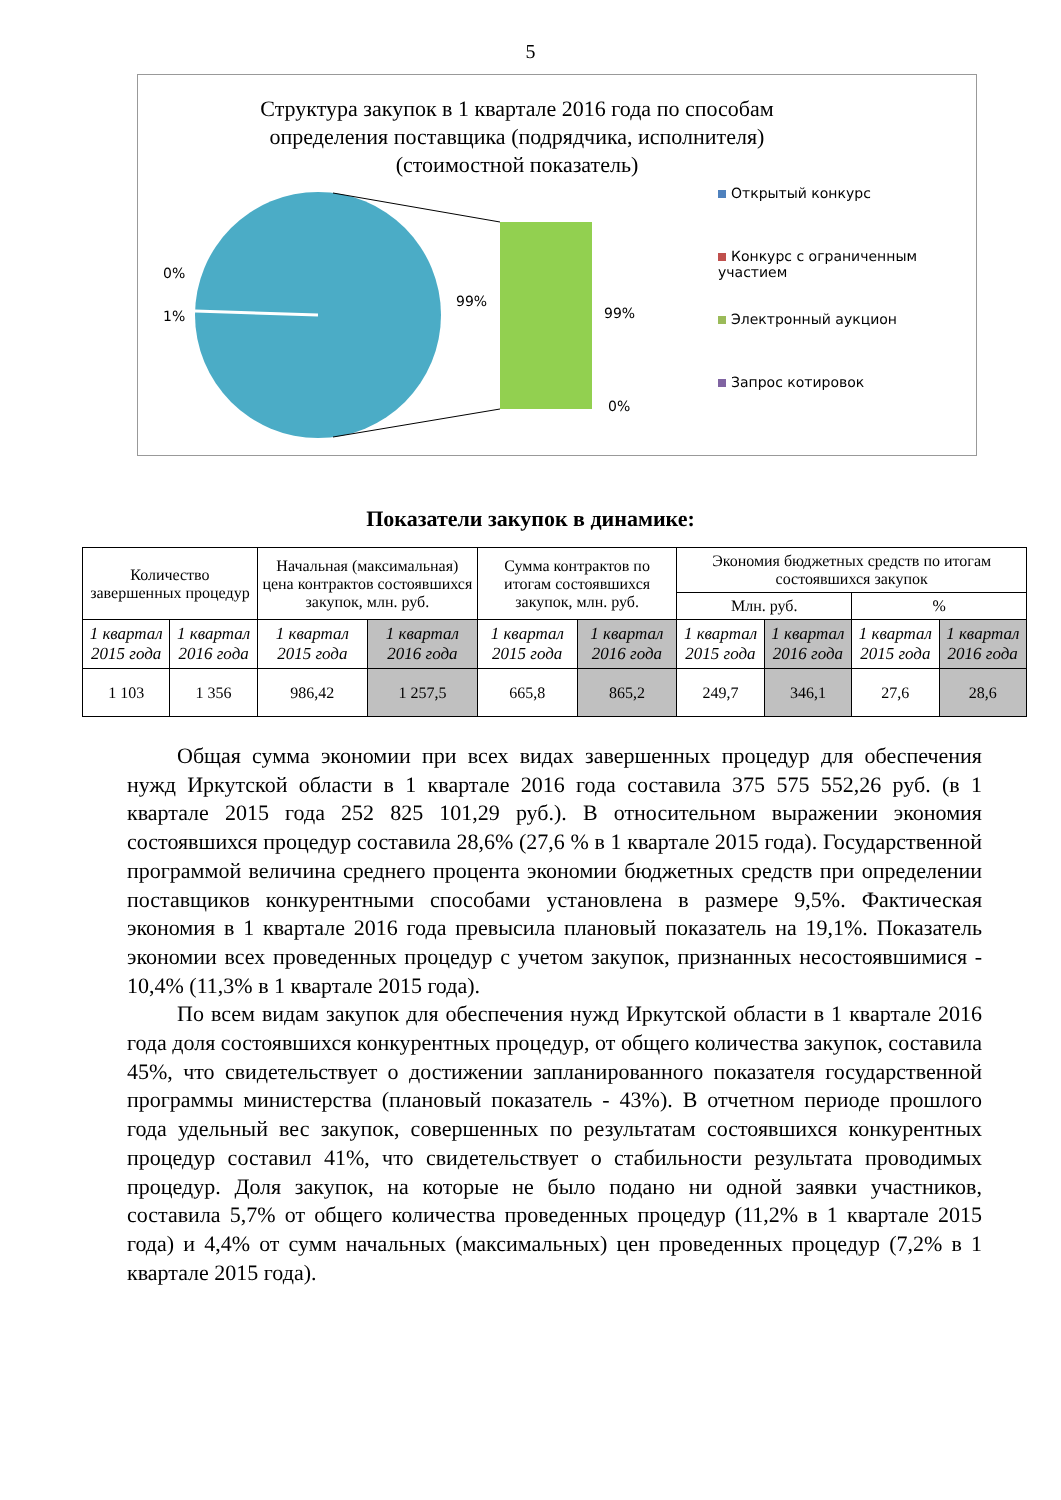5
Структура закупок в 1 квартале 2016 года по способам определения поставщика (подрядчика, исполнителя)(стоимостной показатель)
0%
1%
99%
99%
0%
Открытый конкурс
Конкурс с ограниченным участием
Электронный аукцион
Запрос котировок
Показатели закупок в динамике:
| Количество завершенных процедур | | Начальная (максимальная) цена контрактов состоявшихся закупок, млн. руб. | | Сумма контрактов по итогам состоявшихся закупок, млн. руб. | | Экономия бюджетных средств по итогам состоявшихся закупок | | | |
| --- | --- | --- | --- | --- | --- | --- | --- | --- | --- |
| | | | | | | Млн. руб. | | % | |
| 1 квартал 2015 года | 1 квартал 2016 года | 1 квартал 2015 года | 1 квартал 2016 года | 1 квартал 2015 года | 1 квартал 2016 года | 1 квартал 2015 года | 1 квартал 2016 года | 1 квартал 2015 года | 1 квартал 2016 года |
| 1 103 | 1 356 | 986,42 | 1 257,5 | 665,8 | 865,2 | 249,7 | 346,1 | 27,6 | 28,6 |
Общая сумма экономии при всех видах завершенных процедур для обеспечения нужд Иркутской области в 1 квартале 2016 года составила 375 575 552,26 руб. (в 1 квартале 2015 года 252 825 101,29 руб.). В относительном выражении экономия состоявшихся процедур составила 28,6% (27,6 % в 1 квартале 2015 года). Государственной программой величина среднего процента экономии бюджетных средств при определении поставщиков конкурентными способами установлена в размере 9,5%. Фактическая экономия в 1 квартале 2016 года превысила плановый показатель на 19,1%. Показатель экономии всех проведенных процедур с учетом закупок, признанных несостоявшимися - 10,4% (11,3% в 1 квартале 2015 года).
По всем видам закупок для обеспечения нужд Иркутской области в 1 квартале 2016 года доля состоявшихся конкурентных процедур, от общего количества закупок, составила 45%, что свидетельствует о достижении запланированного показателя государственной программы министерства (плановый показатель - 43%). В отчетном периоде прошлого года удельный вес закупок, совершенных по результатам состоявшихся конкурентных процедур составил 41%, что свидетельствует о стабильности результата проводимых процедур. Доля закупок, на которые не было подано ни одной заявки участников, составила 5,7% от общего количества проведенных процедур (11,2% в 1 квартале 2015 года) и 4,4% от сумм начальных (максимальных) цен проведенных процедур (7,2% в 1 квартале 2015 года).